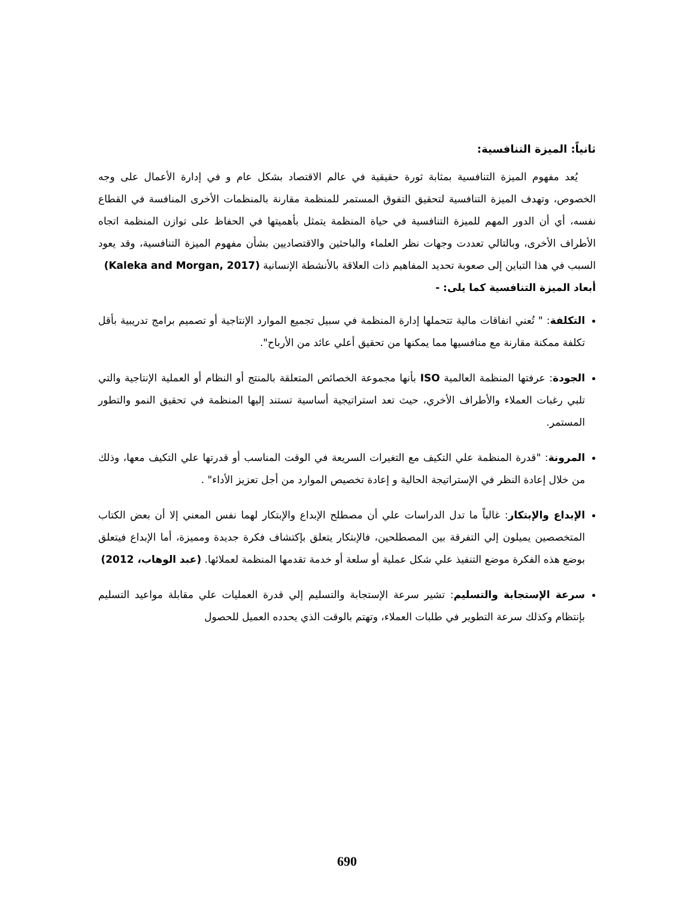ثانياً: الميزة التنافسية:
يُعد مفهوم الميزة التنافسية بمثابة ثورة حقيقية في عالم الاقتصاد بشكل عام و في إدارة الأعمال على وجه الخصوص، وتهدف الميزة التنافسية لتحقيق التفوق المستمر للمنظمة مقارنة بالمنظمات الأخرى المنافسة في القطاع نفسه، أي أن الدور المهم للميزة التنافسية في حياة المنظمة يتمثل بأهميتها في الحفاظ على توازن المنظمة اتجاه الأطراف الأخرى، وبالتالي تعددت وجهات نظر العلماء والباحثين والاقتصاديين بشأن مفهوم الميزة التنافسية، وقد يعود السبب في هذا التباين إلى صعوبة تحديد المفاهيم ذات العلاقة بالأنشطة الإنسانية (Kaleka and Morgan, 2017)
أبعاد الميزة التنافسية كما يلى: -
التكلفة: " تُعني انفاقات مالية تتحملها إدارة المنظمة في سبيل تجميع الموارد الإنتاجية أو تصميم برامج تدريبية بأقل تكلفة ممكنة مقارنة مع منافسيها مما يمكنها من تحقيق أعلي عائد من الأرباح".
الجودة: عرفتها المنظمة العالمية ISO بأنها مجموعة الخصائص المتعلقة بالمنتج أو النظام أو العملية الإنتاجية والتي تلبي رغبات العملاء والأطراف الأخري، حيث تعد استراتيجية أساسية تستند إليها المنظمة في تحقيق النمو والتطور المستمر.
المرونة: "قدرة المنظمة علي التكيف مع التغيرات السريعة في الوقت المناسب أو قدرتها علي التكيف معها، وذلك من خلال إعادة النظر في الإستراتيجة الحالية و إعادة تخصيص الموارد من أجل تعزيز الأداء" .
الإبداع والإبتكار: غالباً ما تدل الدراسات علي أن مصطلح الإبداع والإبتكار لهما نفس المعني إلا أن بعض الكتاب المتخصصين يميلون إلي التفرقة بين المصطلحين، فالإبتكار يتعلق بإكتشاف فكرة جديدة ومميزة، أما الإبداع فيتعلق بوضع هذه الفكرة موضع التنفيذ علي شكل عملية أو سلعة أو خدمة تقدمها المنظمة لعملائها. (عبد الوهاب، 2012)
سرعة الإستجابة والتسليم: تشير سرعة الإستجابة والتسليم إلي قدرة العمليات علي مقابلة مواعيد التسليم بإنتظام وكذلك سرعة التطوير في طلبات العملاء، وتهتم بالوقت الذي يحدده العميل للحصول
690